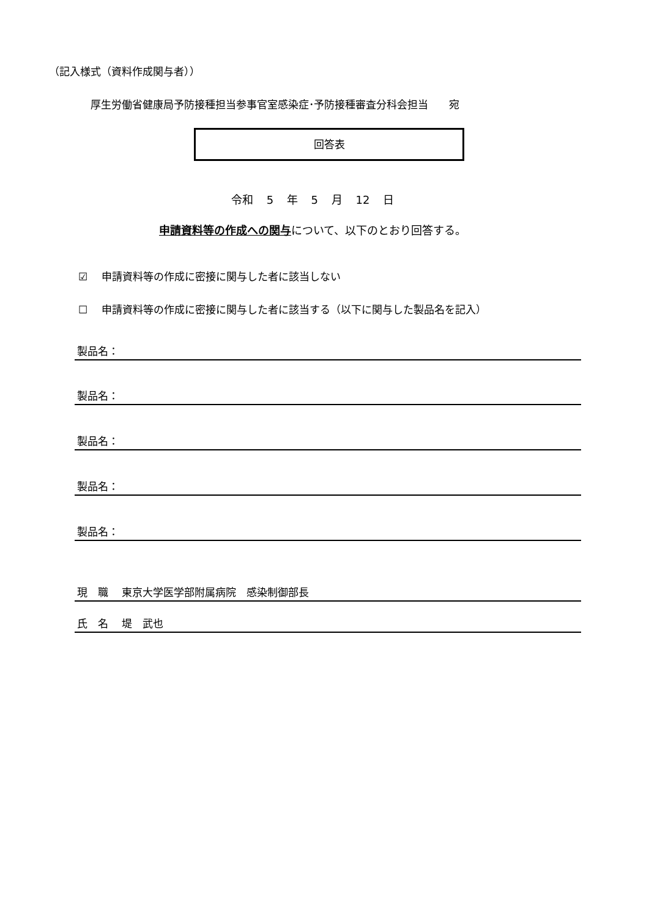（記入様式（資料作成関与者））
厚生労働省健康局予防接種担当参事官室感染症･予防接種審査分科会担当　　宛
回答表
令和 5 年 5 月 12 日
申請資料等の作成への関与について、以下のとおり回答する。
☑　 申請資料等の作成に密接に関与した者に該当しない
☐　 申請資料等の作成に密接に関与した者に該当する（以下に関与した製品名を記入）
製品名：
製品名：
製品名：
製品名：
製品名：
現　職　 東京大学医学部附属病院　感染制御部長
氏　名　 堤　武也